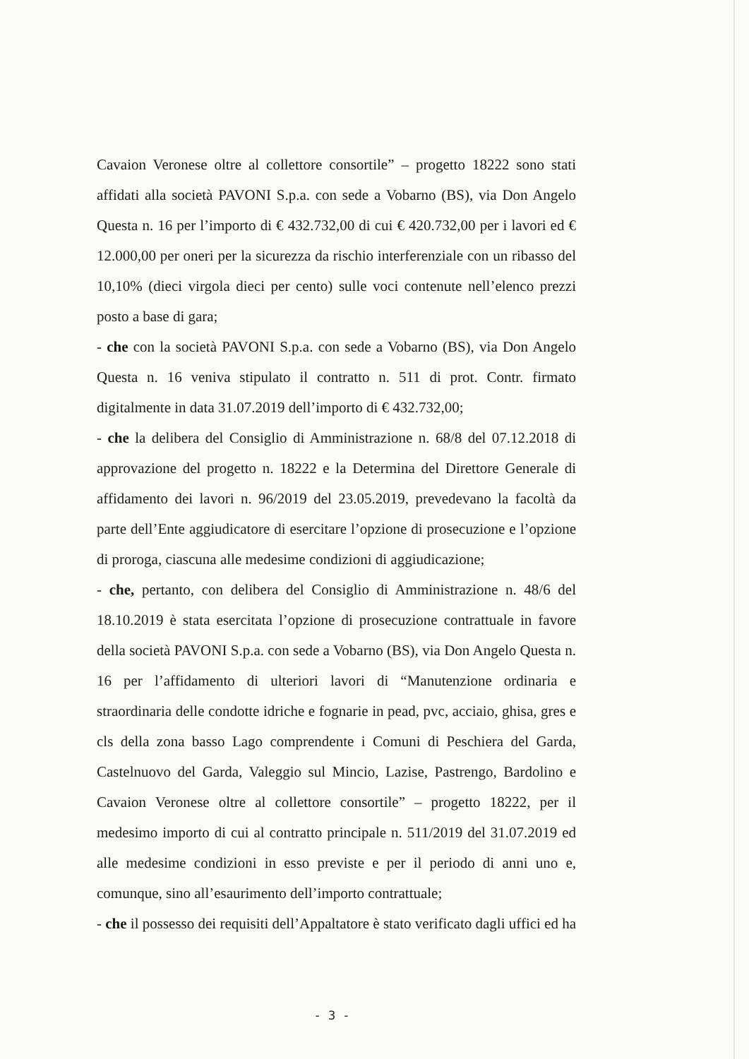Cavaion Veronese oltre al collettore consortile” – progetto 18222 sono stati affidati alla società PAVONI S.p.a. con sede a Vobarno (BS), via Don Angelo Questa n. 16 per l’importo di € 432.732,00 di cui € 420.732,00 per i lavori ed € 12.000,00 per oneri per la sicurezza da rischio interferenziale con un ribasso del 10,10% (dieci virgola dieci per cento) sulle voci contenute nell’elenco prezzi posto a base di gara;
- che con la società PAVONI S.p.a. con sede a Vobarno (BS), via Don Angelo Questa n. 16 veniva stipulato il contratto n. 511 di prot. Contr. firmato digitalmente in data 31.07.2019 dell’importo di € 432.732,00;
- che la delibera del Consiglio di Amministrazione n. 68/8 del 07.12.2018 di approvazione del progetto n. 18222 e la Determina del Direttore Generale di affidamento dei lavori n. 96/2019 del 23.05.2019, prevedevano la facoltà da parte dell’Ente aggiudicatore di esercitare l’opzione di prosecuzione e l’opzione di proroga, ciascuna alle medesime condizioni di aggiudicazione;
- che, pertanto, con delibera del Consiglio di Amministrazione n. 48/6 del 18.10.2019 è stata esercitata l’opzione di prosecuzione contrattuale in favore della società PAVONI S.p.a. con sede a Vobarno (BS), via Don Angelo Questa n. 16 per l’affidamento di ulteriori lavori di “Manutenzione ordinaria e straordinaria delle condotte idriche e fognarie in pead, pvc, acciaio, ghisa, gres e cls della zona basso Lago comprendente i Comuni di Peschiera del Garda, Castelnuovo del Garda, Valeggio sul Mincio, Lazise, Pastrengo, Bardolino e Cavaion Veronese oltre al collettore consortile” – progetto 18222, per il medesimo importo di cui al contratto principale n. 511/2019 del 31.07.2019 ed alle medesime condizioni in esso previste e per il periodo di anni uno e, comunque, sino all’esaurimento dell’importo contrattuale;
- che il possesso dei requisiti dell’Appaltatore è stato verificato dagli uffici ed ha
- 3 -